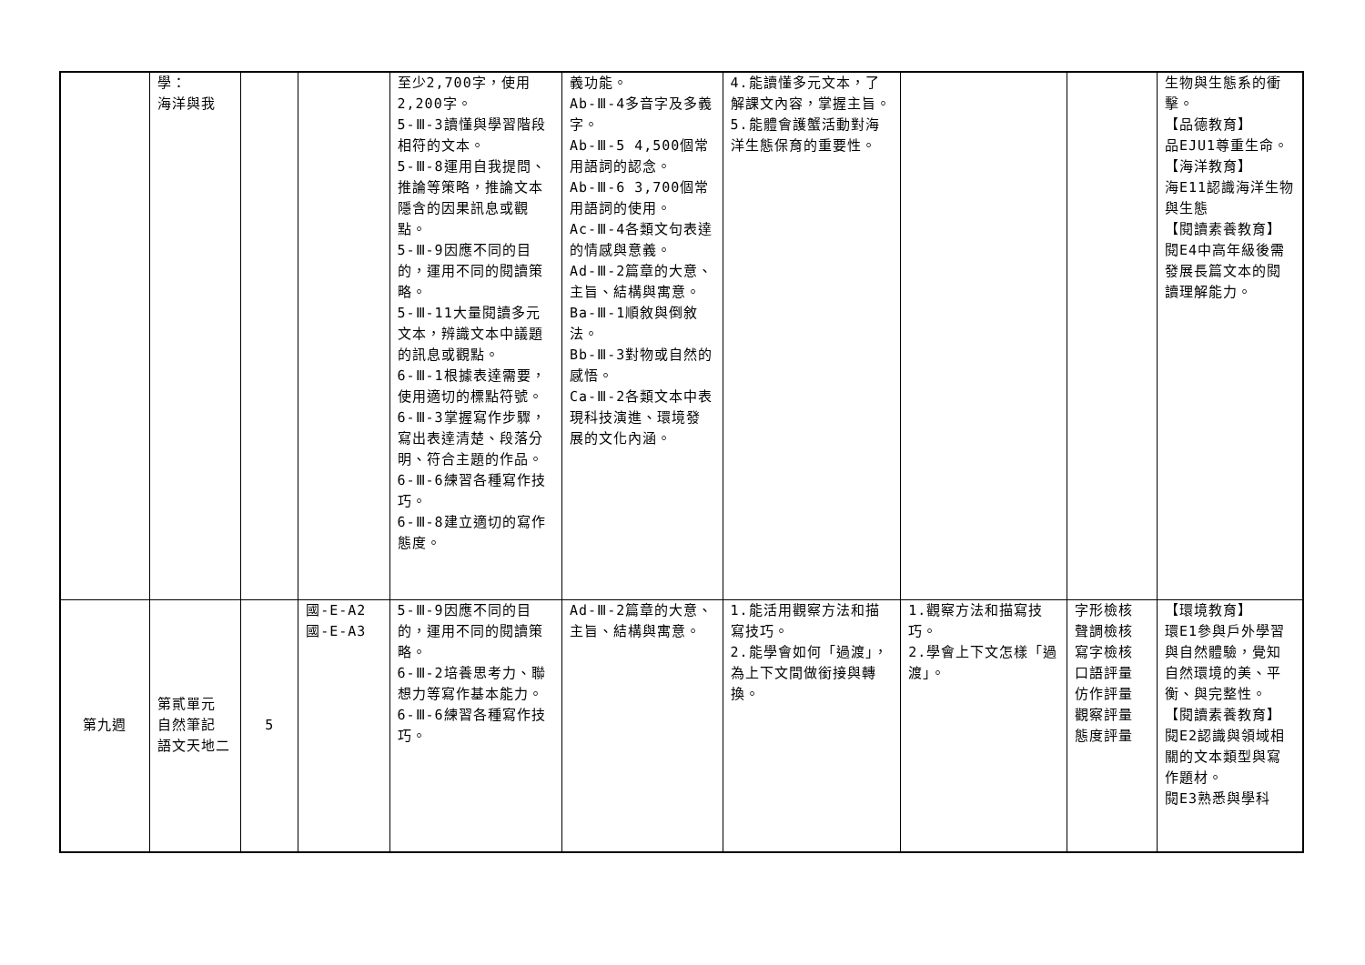| | 學： 海洋與我 | | | 至少2,700字，使用2,200字。 5-Ⅲ-3讀懂與學習階段相符的文本。 5-Ⅲ-8運用自我提問、推論等策略，推論文本隱含的因果訊息或觀點。 5-Ⅲ-9因應不同的目的，運用不同的閱讀策略。 5-Ⅲ-11大量閱讀多元文本，辨識文本中議題的訊息或觀點。 6-Ⅲ-1根據表達需要，使用適切的標點符號。 6-Ⅲ-3掌握寫作步驟，寫出表達清楚、段落分明、符合主題的作品。 6-Ⅲ-6練習各種寫作技巧。 6-Ⅲ-8建立適切的寫作態度。 | 義功能。 Ab-Ⅲ-4多音字及多義字。 Ab-Ⅲ-5 4,500個常用語詞的認念。 Ab-Ⅲ-6 3,700個常用語詞的使用。 Ac-Ⅲ-4各類文句表達的情感與意義。 Ad-Ⅲ-2篇章的大意、主旨、結構與寓意。 Ba-Ⅲ-1順敘與倒敘法。 Bb-Ⅲ-3對物或自然的感悟。 Ca-Ⅲ-2各類文本中表現科技演進、環境發展的文化內涵。 | 4.能讀懂多元文本，了解課文內容，掌握主旨。 5.能體會護蟹活動對海洋生態保育的重要性。 | | | 生物與生態系的衝擊。 【品德教育】 品EJU1尊重生命。 【海洋教育】 海E11認識海洋生物與生態 【閱讀素養教育】 閱E4中高年級後需發展長篇文本的閱讀理解能力。 |
| 第九週 | 第貳單元 自然筆記 語文天地二 | 5 | 國-E-A2 國-E-A3 | 5-Ⅲ-9因應不同的目的，運用不同的閱讀策略。 6-Ⅲ-2培養思考力、聯想力等寫作基本能力。 6-Ⅲ-6練習各種寫作技巧。 | Ad-Ⅲ-2篇章的大意、主旨、結構與寓意。 | 1.能活用觀察方法和描寫技巧。 2.能學會如何「過渡」，為上下文間做銜接與轉換。 | 1.觀察方法和描寫技巧。 2.學會上下文怎樣「過渡」。 | 字形檢核 聲調檢核 寫字檢核 口語評量 仿作評量 觀察評量 態度評量 | 【環境教育】 環E1參與戶外學習與自然體驗，覺知自然環境的美、平衡、與完整性。 【閱讀素養教育】 閱E2認識與領域相關的文本類型與寫作題材。 閱E3熟悉與學科 |